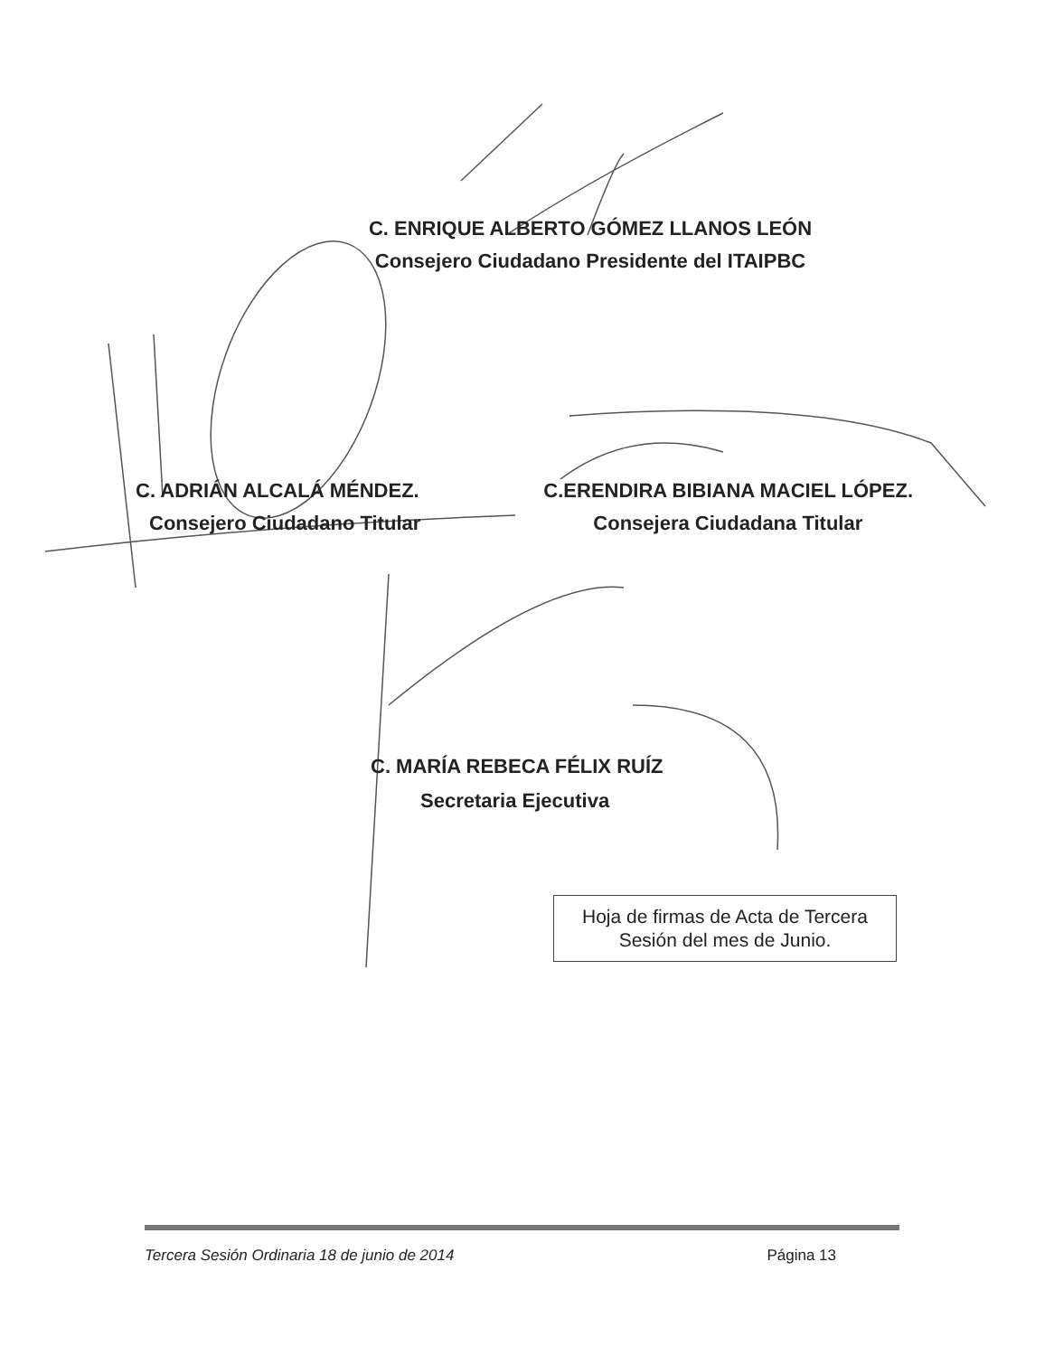C. ENRIQUE ALBERTO GÓMEZ LLANOS LEÓN
Consejero Ciudadano Presidente del ITAIPBC
C. ADRIÁN ALCALÁ MÉNDEZ.
Consejero Ciudadano Titular
C.ERENDIRA BIBIANA MACIEL LÓPEZ.
Consejera Ciudadana Titular
C. MARÍA REBECA FÉLIX RUÍZ
Secretaria Ejecutiva
Hoja de firmas de Acta de Tercera
Sesión del mes de Junio.
Tercera Sesión Ordinaria 18 de junio de 2014 Página 13